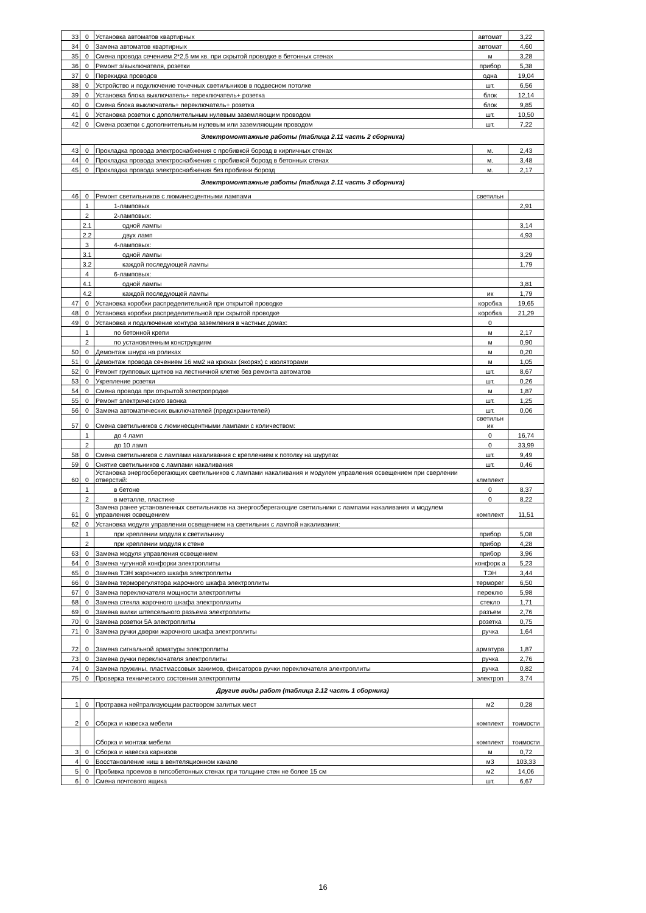| 33 | 0 | Установка автоматов квартирных | автомат | 3,22 |
| 34 | 0 | Замена автоматов квартирных | автомат | 4,60 |
| 35 | 0 | Смена провода сечением 2*2,5 мм кв. при скрытой проводке в бетонных стенах | м | 3,28 |
| 36 | 0 | Ремонт э/выключателя, розетки | прибор | 5,38 |
| 37 | 0 | Перекидка проводов | одна | 19,04 |
| 38 | 0 | Устройство и подключение точечных светильников в подвесном потолке | шт. | 6,56 |
| 39 | 0 | Установка блока выключатель+ переключатель+ розетка | блок | 12,14 |
| 40 | 0 | Смена блока выключатель+ переключатель+ розетка | блок | 9,85 |
| 41 | 0 | Установка розетки с дополнительным нулевым заземляющим проводом | шт. | 10,50 |
| 42 | 0 | Смена розетки с дополнительным нулевым или заземляющим проводом | шт. | 7,22 |
| Электромонтажные работы (таблица 2.11 часть 2 сборника) | | | | |
| 43 | 0 | Прокладка провода электроснабжения с пробивкой борозд в кирпичных стенах | м. | 2,43 |
| 44 | 0 | Прокладка провода электроснабжения с пробивкой борозд в бетонных стенах | м. | 3,48 |
| 45 | 0 | Прокладка провода электроснабжения без пробивки борозд | м. | 2,17 |
| Электромонтажные работы (таблица 2.11 часть 3 сборника) | | | | |
| 46 | 0 | Ремонт светильников с люминесцентными лампами | светильн | |
| | 1 | 1-ламповых | | 2,91 |
| | 2 | 2-ламповых: | | |
| | 2.1 | одной лампы | | 3,14 |
| | 2.2 | двух ламп | | 4,93 |
| | 3 | 4-ламповых: | | |
| | 3.1 | одной лампы | | 3,29 |
| | 3.2 | каждой последующей лампы | | 1,79 |
| | 4 | 6-ламповых: | | |
| | 4.1 | одной лампы | | 3,81 |
| | 4.2 | каждой последующей лампы | ик | 1,79 |
| 47 | 0 | Установка коробки распределительной при открытой проводке | коробка | 19,65 |
| 48 | 0 | Установка коробки распределительной при скрытой проводке | коробка | 21,29 |
| 49 | 0 | Установка и подключение контура заземления в частных домах: | 0 | |
| | 1 | по бетонной крепи | м | 2,17 |
| | 2 | по установленным конструкциям | м | 0,90 |
| 50 | 0 | Демонтаж шнура на роликах | м | 0,20 |
| 51 | 0 | Демонтаж провода сечением 16 мм2 на крюках (якорях) с изоляторами | м | 1,05 |
| 52 | 0 | Ремонт групповых щитков на лестничной клетке без ремонта автоматов | шт. | 8,67 |
| 53 | 0 | Укрепление розетки | шт. | 0,26 |
| 54 | 0 | Смена провода при открытой электропродке | м | 1,87 |
| 55 | 0 | Ремонт электрического звонка | шт. | 1,25 |
| 56 | 0 | Замена автоматических выключателей (предохранителей) | шт. | 0,06 |
| 57 | 0 | Смена светильников с люминесцентными лампами с количеством: | светильн ик | |
| | 1 | до 4 ламп | 0 | 16,74 |
| | 2 | до 10 ламп | 0 | 33,99 |
| 58 | 0 | Смена светильников с лампами накаливания с креплением к потолку на шурупах | шт. | 9,49 |
| 59 | 0 | Снятие светильников с лампами накаливания | шт. | 0,46 |
| 60 | 0 | Установка энергосберегающих светильников с лампами накаливания и модулем управления освещением при сверлении отверстий: | клмплект | |
| | 1 | в бетоне | 0 | 8,37 |
| | 2 | в металле, пластике | 0 | 8,22 |
| 61 | 0 | Замена ранее установленных светильников на энергосберегающие светильники с лампами накаливания и модулем управления освещением | комплект | 11,51 |
| 62 | 0 | Установка модуля управления освещением на светильник с лампой накаливания: | | |
| | 1 | при креплении модуля к светильнику | прибор | 5,08 |
| | 2 | при креплении модуля к стене | прибор | 4,28 |
| 63 | 0 | Замена модуля управления освещением | прибор | 3,96 |
| 64 | 0 | Замена чугунной конфорки электроплиты | конфорк а | 5,23 |
| 65 | 0 | Замена ТЭН жарочного шкафа электроплиты | ТЭН | 3,44 |
| 66 | 0 | Замена терморегулятора жарочного шкафа электроплиты | терморег | 6,50 |
| 67 | 0 | Замена переключателя мощности электроплиты | переклю | 5,98 |
| 68 | 0 | Замена стекла жарочного шкафа электроплаиты | стекло | 1,71 |
| 69 | 0 | Замена вилки штепсельного разъема электроплиты | разъем | 2,76 |
| 70 | 0 | Замена розетки 5А электроплиты | розетка | 0,75 |
| 71 | 0 | Замена ручки дверки жарочного шкафа электроплиты | ручка | 1,64 |
| 72 | 0 | Замена сигнальной арматуры электроплиты | арматура | 1,87 |
| 73 | 0 | Замена ручки переключателя электроплиты | ручка | 2,76 |
| 74 | 0 | Замена пружины, пластмассовых зажимов, фиксаторов ручки переключателя электроплиты | ручка | 0,82 |
| 75 | 0 | Проверка технического состояния электроплиты | электроп | 3,74 |
| Другие виды работ (таблица 2.12 часть 1 сборника) | | | | |
| 1 | 0 | Протравка нейтрализующим раствором залитых мест | м2 | 0,28 |
| 2 | 0 | Сборка и навеска мебели | комплект | тоимости |
| | | Сборка и монтаж мебели | комплект | тоимости |
| 3 | 0 | Сборка и навеска карнизов | м | 0,72 |
| 4 | 0 | Восстановление ниш в вентеляционном канале | м3 | 103,33 |
| 5 | 0 | Пробивка проемов в гипсобетонных стенах при толщине стен не более 15 см | м2 | 14,06 |
| 6 | 0 | Смена почтового ящика | шт. | 6,67 |
16